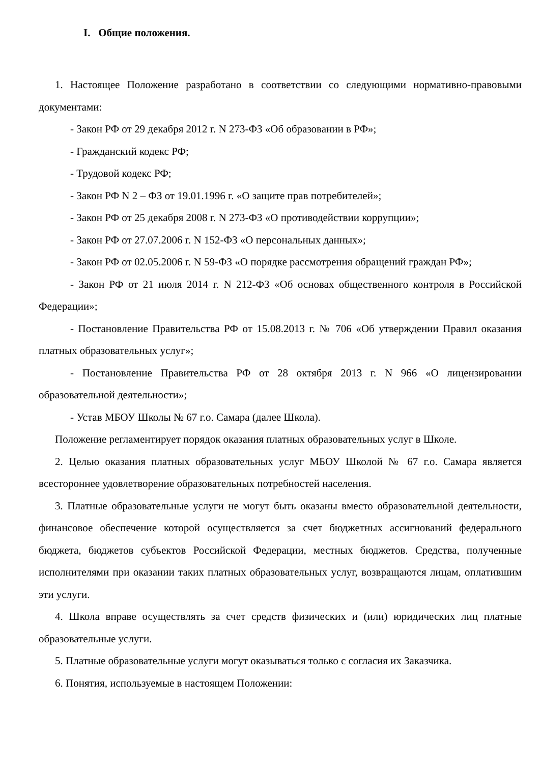I. Общие положения.
1. Настоящее Положение разработано в соответствии со следующими нормативно-правовыми документами:
- Закон РФ от 29 декабря 2012 г. N 273-ФЗ «Об образовании в РФ»;
- Гражданский кодекс РФ;
- Трудовой кодекс РФ;
- Закон РФ N 2 – ФЗ от 19.01.1996 г. «О защите прав потребителей»;
- Закон РФ от 25 декабря 2008 г. N 273-ФЗ «О противодействии коррупции»;
- Закон РФ от 27.07.2006 г. N 152-ФЗ «О персональных данных»;
- Закон РФ от 02.05.2006 г. N 59-ФЗ «О порядке рассмотрения обращений граждан РФ»;
- Закон РФ от 21 июля 2014 г. N 212-ФЗ «Об основах общественного контроля в Российской Федерации»;
- Постановление Правительства РФ от 15.08.2013 г. № 706 «Об утверждении Правил оказания платных образовательных услуг»;
- Постановление Правительства РФ от 28 октября 2013 г. N 966 «О лицензировании образовательной деятельности»;
- Устав МБОУ Школы № 67 г.о. Самара (далее Школа).
Положение регламентирует порядок оказания платных образовательных услуг в Школе.
2. Целью оказания платных образовательных услуг МБОУ Школой № 67 г.о. Самара является всестороннее удовлетворение образовательных потребностей населения.
3. Платные образовательные услуги не могут быть оказаны вместо образовательной деятельности, финансовое обеспечение которой осуществляется за счет бюджетных ассигнований федерального бюджета, бюджетов субъектов Российской Федерации, местных бюджетов. Средства, полученные исполнителями при оказании таких платных образовательных услуг, возвращаются лицам, оплатившим эти услуги.
4. Школа вправе осуществлять за счет средств физических и (или) юридических лиц платные образовательные услуги.
5. Платные образовательные услуги могут оказываться только с согласия их Заказчика.
6. Понятия, используемые в настоящем Положении: